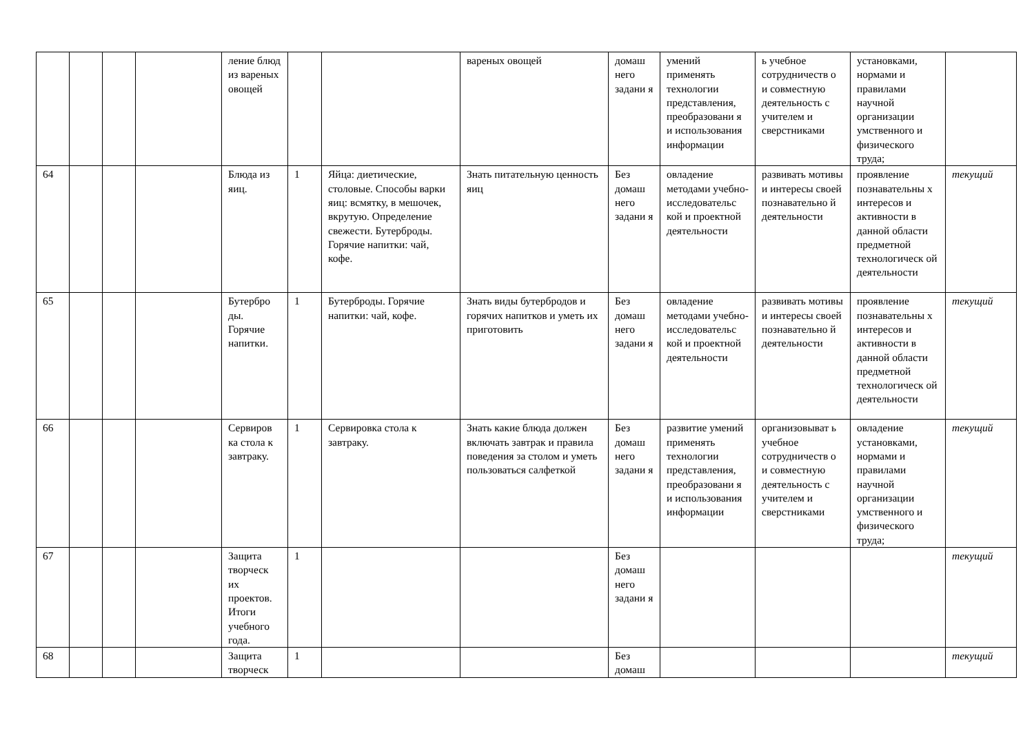| | | | | ление блюд из вареных овощей | | | вареных овощей | домаш него задани я | умений применять технологии представления, преобразовани я и использования информации | ь учебное сотрудничеств о и совместную деятельность с учителем и сверстниками | установками, нормами и правилами научной организации умственного и физического труда; | |
| 64 | | | | Блюда из яиц. | 1 | Яйца: диетические, столовые. Способы варки яиц: всмятку, в мешочек, вкрутую. Определение свежести. Бутерброды. Горячие напитки: чай, кофе. | Знать питательную ценность яиц | Без домаш него задани я | овладение методами учебно-исследовательс кой и проектной деятельности | развивать мотивы и интересы своей познавательно й деятельности | проявление познавательны х интересов и активности в данной области предметной технологическ ой деятельности | текущий |
| 65 | | | | Бутербро ды. Горячие напитки. | 1 | Бутерброды. Горячие напитки: чай, кофе. | Знать виды бутербродов и горячих напитков и уметь их приготовить | Без домаш него задани я | овладение методами учебно-исследовательс кой и проектной деятельности | развивать мотивы и интересы своей познавательно й деятельности | проявление познавательны х интересов и активности в данной области предметной технологическ ой деятельности | текущий |
| 66 | | | | Сервиров ка стола к завтраку. | 1 | Сервировка стола к завтраку. | Знать какие блюда должен включать завтрак и правила поведения за столом и уметь пользоваться салфеткой | Без домаш него задани я | развитие умений применять технологии представления, преобразовани я и использования информации | организовыват ь учебное сотрудничеств о и совместную деятельность с учителем и сверстниками | овладение установками, нормами и правилами научной организации умственного и физического труда; | текущий |
| 67 | | | | Защита творческ их проектов. Итоги учебного года. | 1 | | | Без домаш него задани я | | | | текущий |
| 68 | | | | Защита творческ | 1 | | | Без домаш | | | | текущий |